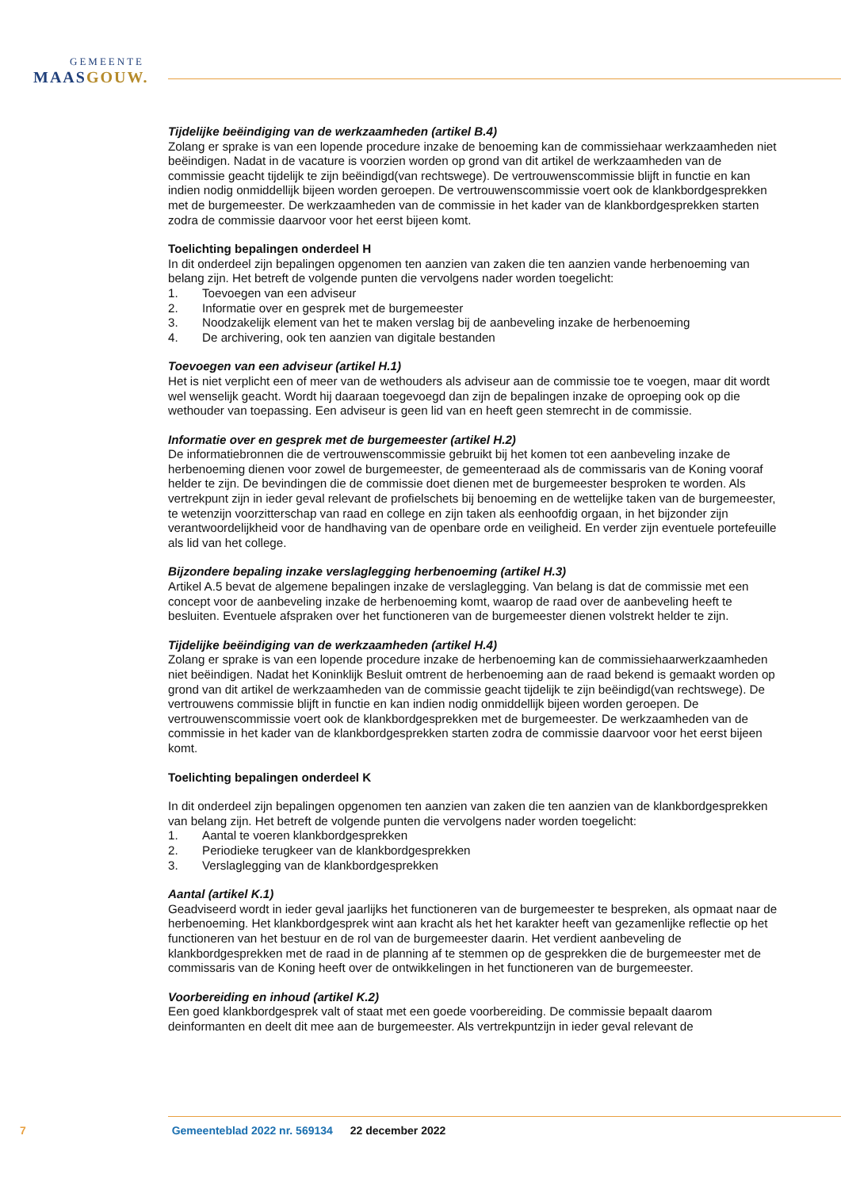GEMEENTE
MAASGOUW.
Tijdelijke beëindiging van de werkzaamheden (artikel B.4)
Zolang er sprake is van een lopende procedure inzake de benoeming kan de commissiehaar werkzaamheden niet beëindigen. Nadat in de vacature is voorzien worden op grond van dit artikel de werkzaamheden van de commissie geacht tijdelijk te zijn beëindigd(van rechtswege). De vertrouwenscommissie blijft in functie en kan indien nodig onmiddellijk bijeen worden geroepen. De vertrouwenscommissie voert ook de klankbordgesprekken met de burgemeester. De werkzaamheden van de commissie in het kader van de klankbordgesprekken starten zodra de commissie daarvoor voor het eerst bijeen komt.
Toelichting bepalingen onderdeel H
In dit onderdeel zijn bepalingen opgenomen ten aanzien van zaken die ten aanzien vande herbenoeming van belang zijn. Het betreft de volgende punten die vervolgens nader worden toegelicht:
1. Toevoegen van een adviseur
2. Informatie over en gesprek met de burgemeester
3. Noodzakelijk element van het te maken verslag bij de aanbeveling inzake de herbenoeming
4. De archivering, ook ten aanzien van digitale bestanden
Toevoegen van een adviseur (artikel H.1)
Het is niet verplicht een of meer van de wethouders als adviseur aan de commissie toe te voegen, maar dit wordt wel wenselijk geacht. Wordt hij daaraan toegevoegd dan zijn de bepalingen inzake de oproeping ook op die wethouder van toepassing. Een adviseur is geen lid van en heeft geen stemrecht in de commissie.
Informatie over en gesprek met de burgemeester (artikel H.2)
De informatiebronnen die de vertrouwenscommissie gebruikt bij het komen tot een aanbeveling inzake de herbenoeming dienen voor zowel de burgemeester, de gemeenteraad als de commissaris van de Koning vooraf helder te zijn. De bevindingen die de commissie doet dienen met de burgemeester besproken te worden. Als vertrekpunt zijn in ieder geval relevant de profielschets bij benoeming en de wettelijke taken van de burgemeester, te wetenzijn voorzitterschap van raad en college en zijn taken als eenhoofdig orgaan, in het bijzonder zijn verantwoordelijkheid voor de handhaving van de openbare orde en veiligheid. En verder zijn eventuele portefeuille als lid van het college.
Bijzondere bepaling inzake verslaglegging herbenoeming (artikel H.3)
Artikel A.5 bevat de algemene bepalingen inzake de verslaglegging. Van belang is dat de commissie met een concept voor de aanbeveling inzake de herbenoeming komt, waarop de raad over de aanbeveling heeft te besluiten. Eventuele afspraken over het functioneren van de burgemeester dienen volstrekt helder te zijn.
Tijdelijke beëindiging van de werkzaamheden (artikel H.4)
Zolang er sprake is van een lopende procedure inzake de herbenoeming kan de commissiehaarwerkzaamheden niet beëindigen. Nadat het Koninklijk Besluit omtrent de herbenoeming aan de raad bekend is gemaakt worden op grond van dit artikel de werkzaamheden van de commissie geacht tijdelijk te zijn beëindigd(van rechtswege). De vertrouwens commissie blijft in functie en kan indien nodig onmiddellijk bijeen worden geroepen. De vertrouwenscommissie voert ook de klankbordgesprekken met de burgemeester. De werkzaamheden van de commissie in het kader van de klankbordgesprekken starten zodra de commissie daarvoor voor het eerst bijeen komt.
Toelichting bepalingen onderdeel K
In dit onderdeel zijn bepalingen opgenomen ten aanzien van zaken die ten aanzien van de klankbordgesprekken van belang zijn. Het betreft de volgende punten die vervolgens nader worden toegelicht:
1. Aantal te voeren klankbordgesprekken
2. Periodieke terugkeer van de klankbordgesprekken
3. Verslaglegging van de klankbordgesprekken
Aantal (artikel K.1)
Geadviseerd wordt in ieder geval jaarlijks het functioneren van de burgemeester te bespreken, als opmaat naar de herbenoeming. Het klankbordgesprek wint aan kracht als het het karakter heeft van gezamenlijke reflectie op het functioneren van het bestuur en de rol van de burgemeester daarin. Het verdient aanbeveling de klankbordgesprekken met de raad in de planning af te stemmen op de gesprekken die de burgemeester met de commissaris van de Koning heeft over de ontwikkelingen in het functioneren van de burgemeester.
Voorbereiding en inhoud (artikel K.2)
Een goed klankbordgesprek valt of staat met een goede voorbereiding. De commissie bepaalt daarom deinformanten en deelt dit mee aan de burgemeester. Als vertrekpuntzijn in ieder geval relevant de
7 Gemeenteblad 2022 nr. 569134 22 december 2022